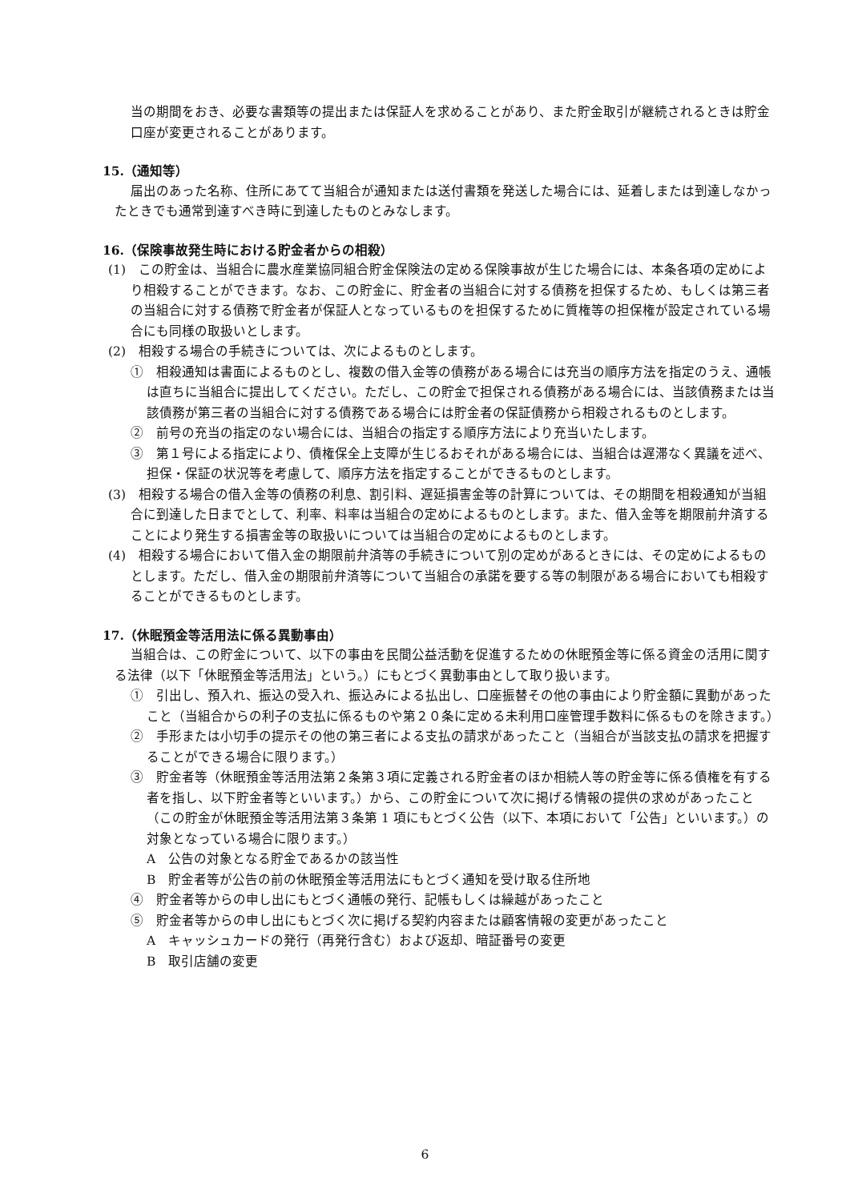当の期間をおき、必要な書類等の提出または保証人を求めることがあり、また貯金取引が継続されるときは貯金口座が変更されることがあります。
15.（通知等）
届出のあった名称、住所にあてて当組合が通知または送付書類を発送した場合には、延着しまたは到達しなかったときでも通常到達すべき時に到達したものとみなします。
16.（保険事故発生時における貯金者からの相殺）
(1)　この貯金は、当組合に農水産業協同組合貯金保険法の定める保険事故が生じた場合には、本条各項の定めにより相殺することができます。なお、この貯金に、貯金者の当組合に対する債務を担保するため、もしくは第三者の当組合に対する債務で貯金者が保証人となっているものを担保するために質権等の担保権が設定されている場合にも同様の取扱いとします。
(2)　相殺する場合の手続きについては、次によるものとします。
①　相殺通知は書面によるものとし、複数の借入金等の債務がある場合には充当の順序方法を指定のうえ、通帳は直ちに当組合に提出してください。ただし、この貯金で担保される債務がある場合には、当該債務または当該債務が第三者の当組合に対する債務である場合には貯金者の保証債務から相殺されるものとします。
②　前号の充当の指定のない場合には、当組合の指定する順序方法により充当いたします。
③　第１号による指定により、債権保全上支障が生じるおそれがある場合には、当組合は遅滞なく異議を述べ、担保・保証の状況等を考慮して、順序方法を指定することができるものとします。
(3)　相殺する場合の借入金等の債務の利息、割引料、遅延損害金等の計算については、その期間を相殺通知が当組合に到達した日までとして、利率、料率は当組合の定めによるものとします。また、借入金等を期限前弁済することにより発生する損害金等の取扱いについては当組合の定めによるものとします。
(4)　相殺する場合において借入金の期限前弁済等の手続きについて別の定めがあるときには、その定めによるものとします。ただし、借入金の期限前弁済等について当組合の承諾を要する等の制限がある場合においても相殺することができるものとします。
17.（休眠預金等活用法に係る異動事由）
当組合は、この貯金について、以下の事由を民間公益活動を促進するための休眠預金等に係る資金の活用に関する法律（以下「休眠預金等活用法」という。）にもとづく異動事由として取り扱います。
①　引出し、預入れ、振込の受入れ、振込みによる払出し、口座振替その他の事由により貯金額に異動があったこと（当組合からの利子の支払に係るものや第２０条に定める未利用口座管理手数料に係るものを除きます。）
②　手形または小切手の提示その他の第三者による支払の請求があったこと（当組合が当該支払の請求を把握することができる場合に限ります。）
③　貯金者等（休眠預金等活用法第２条第３項に定義される貯金者のほか相続人等の貯金等に係る債権を有する者を指し、以下貯金者等といいます。）から、この貯金について次に掲げる情報の提供の求めがあったこと（この貯金が休眠預金等活用法第３条第 1 項にもとづく公告（以下、本項において「公告」といいます。）の対象となっている場合に限ります。）
A　公告の対象となる貯金であるかの該当性
B　貯金者等が公告の前の休眠預金等活用法にもとづく通知を受け取る住所地
④　貯金者等からの申し出にもとづく通帳の発行、記帳もしくは繰越があったこと
⑤　貯金者等からの申し出にもとづく次に掲げる契約内容または顧客情報の変更があったこと
A　キャッシュカードの発行（再発行含む）および返却、暗証番号の変更
B　取引店舗の変更
6